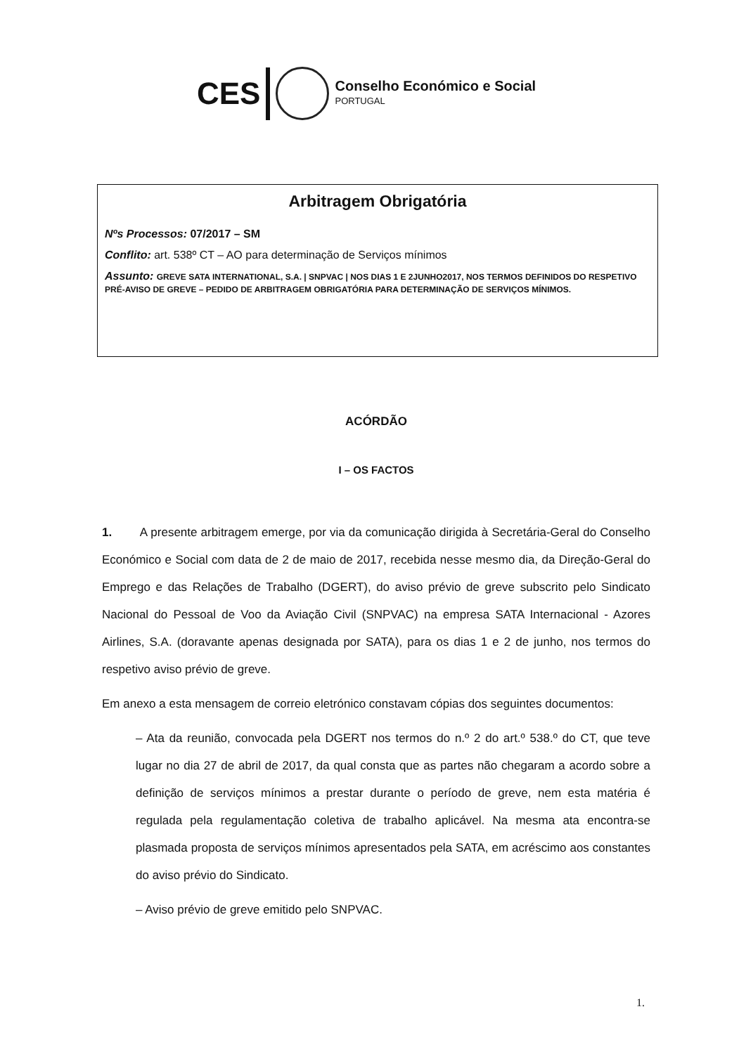CES
Conselho Económico e Social
PORTUGAL
Arbitragem Obrigatória
Nºs Processos: 07/2017 – SM
Conflito: art. 538º CT – AO para determinação de Serviços mínimos
Assunto: GREVE SATA INTERNATIONAL, S.A. | SNPVAC | NOS DIAS 1 E 2JUNHO2017, NOS TERMOS DEFINIDOS DO RESPETIVO PRÉ-AVISO DE GREVE – PEDIDO DE ARBITRAGEM OBRIGATÓRIA PARA DETERMINAÇÃO DE SERVIÇOS MÍNIMOS.
ACÓRDÃO
I – OS FACTOS
1. A presente arbitragem emerge, por via da comunicação dirigida à Secretária-Geral do Conselho Económico e Social com data de 2 de maio de 2017, recebida nesse mesmo dia, da Direção-Geral do Emprego e das Relações de Trabalho (DGERT), do aviso prévio de greve subscrito pelo Sindicato Nacional do Pessoal de Voo da Aviação Civil (SNPVAC) na empresa SATA Internacional - Azores Airlines, S.A. (doravante apenas designada por SATA), para os dias 1 e 2 de junho, nos termos do respetivo aviso prévio de greve.
Em anexo a esta mensagem de correio eletrónico constavam cópias dos seguintes documentos:
– Ata da reunião, convocada pela DGERT nos termos do n.º 2 do art.º 538.º do CT, que teve lugar no dia 27 de abril de 2017, da qual consta que as partes não chegaram a acordo sobre a definição de serviços mínimos a prestar durante o período de greve, nem esta matéria é regulada pela regulamentação coletiva de trabalho aplicável. Na mesma ata encontra-se plasmada proposta de serviços mínimos apresentados pela SATA, em acréscimo aos constantes do aviso prévio do Sindicato.
– Aviso prévio de greve emitido pelo SNPVAC.
1.